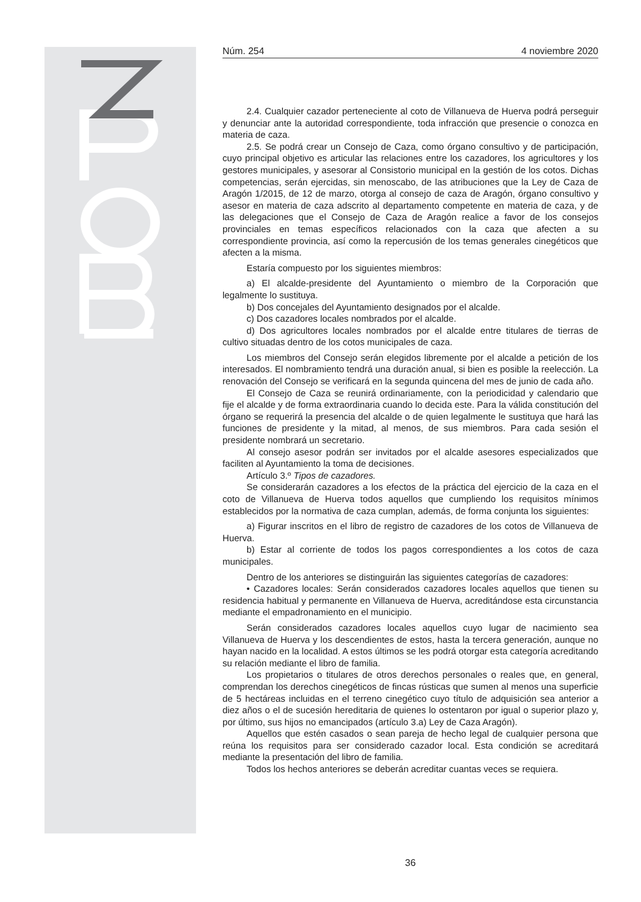Núm. 254 4 noviembre 2020
2.4. Cualquier cazador perteneciente al coto de Villanueva de Huerva podrá perseguir y denunciar ante la autoridad correspondiente, toda infracción que presencie o conozca en materia de caza.
2.5. Se podrá crear un Consejo de Caza, como órgano consultivo y de participación, cuyo principal objetivo es articular las relaciones entre los cazadores, los agricultores y los gestores municipales, y asesorar al Consistorio municipal en la gestión de los cotos. Dichas competencias, serán ejercidas, sin menoscabo, de las atribuciones que la Ley de Caza de Aragón 1/2015, de 12 de marzo, otorga al consejo de caza de Aragón, órgano consultivo y asesor en materia de caza adscrito al departamento competente en materia de caza, y de las delegaciones que el Consejo de Caza de Aragón realice a favor de los consejos provinciales en temas específicos relacionados con la caza que afecten a su correspondiente provincia, así como la repercusión de los temas generales cinegéticos que afecten a la misma.
Estaría compuesto por los siguientes miembros:
a) El alcalde-presidente del Ayuntamiento o miembro de la Corporación que legalmente lo sustituya.
b) Dos concejales del Ayuntamiento designados por el alcalde.
c) Dos cazadores locales nombrados por el alcalde.
d) Dos agricultores locales nombrados por el alcalde entre titulares de tierras de cultivo situadas dentro de los cotos municipales de caza.
Los miembros del Consejo serán elegidos libremente por el alcalde a petición de los interesados. El nombramiento tendrá una duración anual, si bien es posible la reelección. La renovación del Consejo se verificará en la segunda quincena del mes de junio de cada año.
El Consejo de Caza se reunirá ordinariamente, con la periodicidad y calendario que fije el alcalde y de forma extraordinaria cuando lo decida este. Para la válida constitución del órgano se requerirá la presencia del alcalde o de quien legalmente le sustituya que hará las funciones de presidente y la mitad, al menos, de sus miembros. Para cada sesión el presidente nombrará un secretario.
Al consejo asesor podrán ser invitados por el alcalde asesores especializados que faciliten al Ayuntamiento la toma de decisiones.
Artículo 3.º Tipos de cazadores.
Se considerarán cazadores a los efectos de la práctica del ejercicio de la caza en el coto de Villanueva de Huerva todos aquellos que cumpliendo los requisitos mínimos establecidos por la normativa de caza cumplan, además, de forma conjunta los siguientes:
a) Figurar inscritos en el libro de registro de cazadores de los cotos de Villanueva de Huerva.
b) Estar al corriente de todos los pagos correspondientes a los cotos de caza municipales.
Dentro de los anteriores se distinguirán las siguientes categorías de cazadores:
• Cazadores locales: Serán considerados cazadores locales aquellos que tienen su residencia habitual y permanente en Villanueva de Huerva, acreditándose esta circunstancia mediante el empadronamiento en el municipio.
Serán considerados cazadores locales aquellos cuyo lugar de nacimiento sea Villanueva de Huerva y los descendientes de estos, hasta la tercera generación, aunque no hayan nacido en la localidad. A estos últimos se les podrá otorgar esta categoría acreditando su relación mediante el libro de familia.
Los propietarios o titulares de otros derechos personales o reales que, en general, comprendan los derechos cinegéticos de fincas rústicas que sumen al menos una superficie de 5 hectáreas incluidas en el terreno cinegético cuyo título de adquisición sea anterior a diez años o el de sucesión hereditaria de quienes lo ostentaron por igual o superior plazo y, por último, sus hijos no emancipados (artículo 3.a) Ley de Caza Aragón).
Aquellos que estén casados o sean pareja de hecho legal de cualquier persona que reúna los requisitos para ser considerado cazador local. Esta condición se acreditará mediante la presentación del libro de familia.
Todos los hechos anteriores se deberán acreditar cuantas veces se requiera.
36